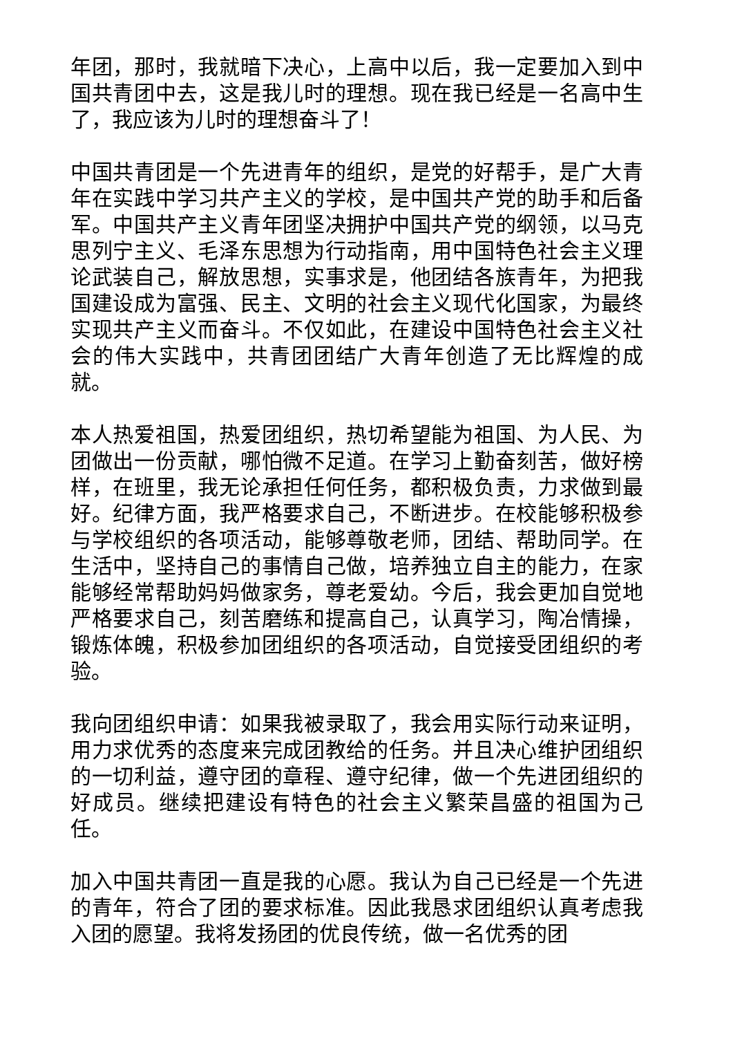年团，那时，我就暗下决心，上高中以后，我一定要加入到中国共青团中去，这是我儿时的理想。现在我已经是一名高中生了，我应该为儿时的理想奋斗了！
中国共青团是一个先进青年的组织，是党的好帮手，是广大青年在实践中学习共产主义的学校，是中国共产党的助手和后备军。中国共产主义青年团坚决拥护中国共产党的纲领，以马克思列宁主义、毛泽东思想为行动指南，用中国特色社会主义理论武装自己，解放思想，实事求是，他团结各族青年，为把我国建设成为富强、民主、文明的社会主义现代化国家，为最终实现共产主义而奋斗。不仅如此，在建设中国特色社会主义社会的伟大实践中，共青团团结广大青年创造了无比辉煌的成就。
本人热爱祖国，热爱团组织，热切希望能为祖国、为人民、为团做出一份贡献，哪怕微不足道。在学习上勤奋刻苦，做好榜样，在班里，我无论承担任何任务，都积极负责，力求做到最好。纪律方面，我严格要求自己，不断进步。在校能够积极参与学校组织的各项活动，能够尊敬老师，团结、帮助同学。在生活中，坚持自己的事情自己做，培养独立自主的能力，在家能够经常帮助妈妈做家务，尊老爱幼。今后，我会更加自觉地严格要求自己，刻苦磨练和提高自己，认真学习，陶冶情操，锻炼体魄，积极参加团组织的各项活动，自觉接受团组织的考验。
我向团组织申请：如果我被录取了，我会用实际行动来证明，用力求优秀的态度来完成团教给的任务。并且决心维护团组织的一切利益，遵守团的章程、遵守纪律，做一个先进团组织的好成员。继续把建设有特色的社会主义繁荣昌盛的祖国为己任。
加入中国共青团一直是我的心愿。我认为自己已经是一个先进的青年，符合了团的要求标准。因此我恳求团组织认真考虑我入团的愿望。我将发扬团的优良传统，做一名优秀的团